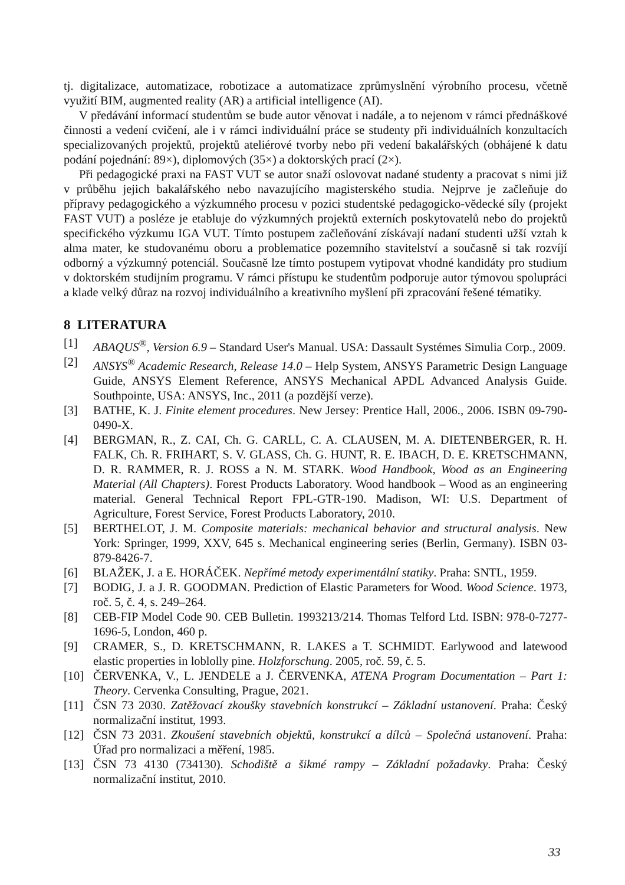tj. digitalizace, automatizace, robotizace a automatizace zprůmyslnění výrobního procesu, včetně využití BIM, augmented reality (AR) a artificial intelligence (AI).
V předávání informací studentům se bude autor věnovat i nadále, a to nejenom v rámci přednáškové činnosti a vedení cvičení, ale i v rámci individuální práce se studenty při individuálních konzultacích specializovaných projektů, projektů ateliérové tvorby nebo při vedení bakalářských (obhájené k datu podání pojednání: 89×), diplomových (35×) a doktorských prací (2×).
Při pedagogické praxi na FAST VUT se autor snaží oslovovat nadané studenty a pracovat s nimi již v průběhu jejich bakalářského nebo navazujícího magisterského studia. Nejprve je začleňuje do přípravy pedagogického a výzkumného procesu v pozici studentské pedagogicko-vědecké síly (projekt FAST VUT) a posléze je etabluje do výzkumných projektů externích poskytovatelů nebo do projektů specifického výzkumu IGA VUT. Tímto postupem začleňování získávají nadaní studenti užší vztah k alma mater, ke studovanému oboru a problematice pozemního stavitelství a současně si tak rozvíjí odborný a výzkumný potenciál. Současně lze tímto postupem vytipovat vhodné kandidáty pro studium v doktorském studijním programu. V rámci přístupu ke studentům podporuje autor týmovou spolupráci a klade velký důraz na rozvoj individuálního a kreativního myšlení při zpracování řešené tématiky.
8 LITERATURA
[1] ABAQUS<sup>®</sup>, Version 6.9 – Standard User's Manual. USA: Dassault Systémes Simulia Corp., 2009.
[2] ANSYS<sup>®</sup> Academic Research, Release 14.0 – Help System, ANSYS Parametric Design Language Guide, ANSYS Element Reference, ANSYS Mechanical APDL Advanced Analysis Guide. Southpointe, USA: ANSYS, Inc., 2011 (a pozdější verze).
[3] BATHE, K. J. Finite element procedures. New Jersey: Prentice Hall, 2006., 2006. ISBN 09-790-0490-X.
[4] BERGMAN, R., Z. CAI, Ch. G. CARLL, C. A. CLAUSEN, M. A. DIETENBERGER, R. H. FALK, Ch. R. FRIHART, S. V. GLASS, Ch. G. HUNT, R. E. IBACH, D. E. KRETSCHMANN, D. R. RAMMER, R. J. ROSS a N. M. STARK. Wood Handbook, Wood as an Engineering Material (All Chapters). Forest Products Laboratory. Wood handbook – Wood as an engineering material. General Technical Report FPL-GTR-190. Madison, WI: U.S. Department of Agriculture, Forest Service, Forest Products Laboratory, 2010.
[5] BERTHELOT, J. M. Composite materials: mechanical behavior and structural analysis. New York: Springer, 1999, XXV, 645 s. Mechanical engineering series (Berlin, Germany). ISBN 03-879-8426-7.
[6] BLAŽEK, J. a E. HORÁČEK. Nepřímé metody experimentální statiky. Praha: SNTL, 1959.
[7] BODIG, J. a J. R. GOODMAN. Prediction of Elastic Parameters for Wood. Wood Science. 1973, roč. 5, č. 4, s. 249–264.
[8] CEB-FIP Model Code 90. CEB Bulletin. 1993213/214. Thomas Telford Ltd. ISBN: 978-0-7277- 1696-5, London, 460 p.
[9] CRAMER, S., D. KRETSCHMANN, R. LAKES a T. SCHMIDT. Earlywood and latewood elastic properties in loblolly pine. Holzforschung. 2005, roč. 59, č. 5.
[10] ČERVENKA, V., L. JENDELE a J. ČERVENKA, ATENA Program Documentation – Part 1: Theory. Cervenka Consulting, Prague, 2021.
[11] ČSN 73 2030. Zatěžovací zkoušky stavebních konstrukcí – Základní ustanovení. Praha: Český normalizační institut, 1993.
[12] ČSN 73 2031. Zkoušení stavebních objektů, konstrukcí a dílců – Společná ustanovení. Praha: Úřad pro normalizaci a měření, 1985.
[13] ČSN 73 4130 (734130). Schodiště a šikmé rampy – Základní požadavky. Praha: Český normalizační institut, 2010.
33